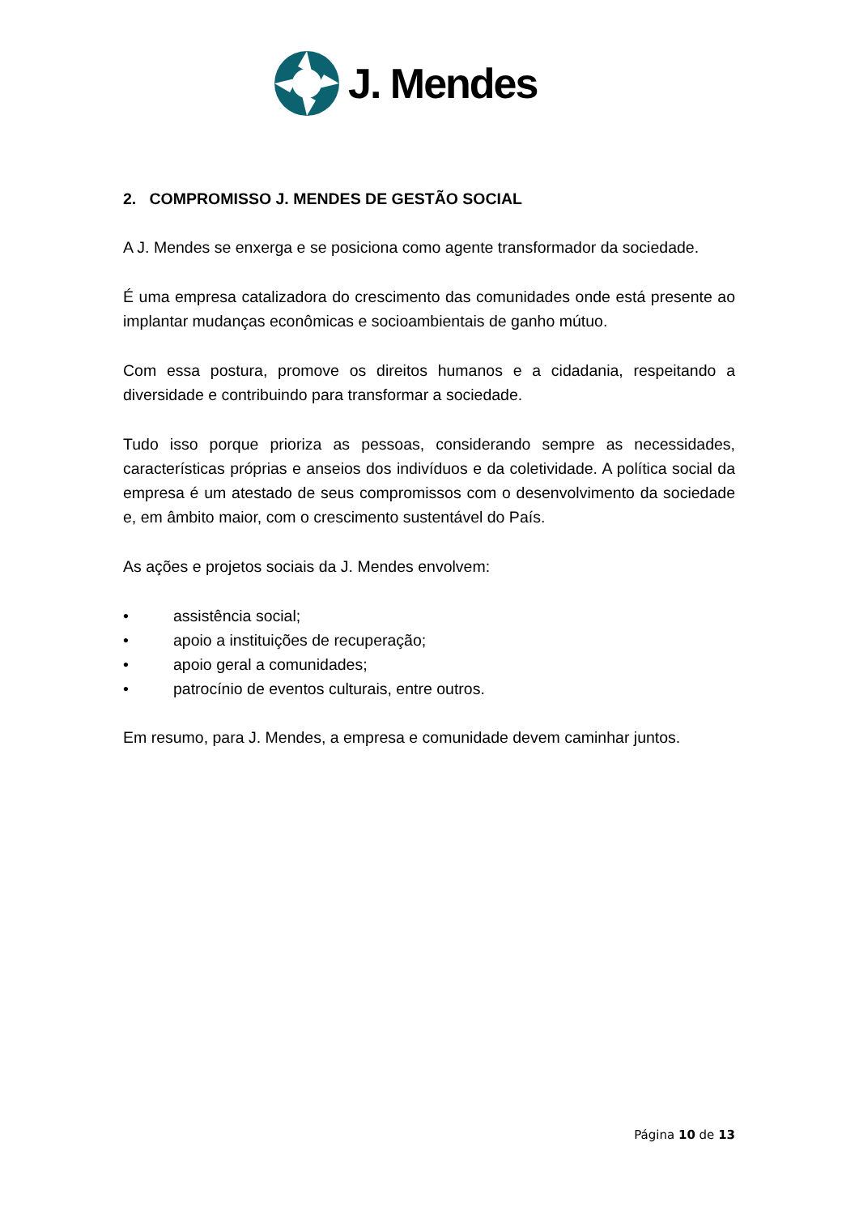J. Mendes
2. COMPROMISSO J. MENDES DE GESTÃO SOCIAL
A J. Mendes se enxerga e se posiciona como agente transformador da sociedade.
É uma empresa catalizadora do crescimento das comunidades onde está presente ao implantar mudanças econômicas e socioambientais de ganho mútuo.
Com essa postura, promove os direitos humanos e a cidadania, respeitando a diversidade e contribuindo para transformar a sociedade.
Tudo isso porque prioriza as pessoas, considerando sempre as necessidades, características próprias e anseios dos indivíduos e da coletividade. A política social da empresa é um atestado de seus compromissos com o desenvolvimento da sociedade e, em âmbito maior, com o crescimento sustentável do País.
As ações e projetos sociais da J. Mendes envolvem:
• assistência social;
• apoio a instituições de recuperação;
• apoio geral a comunidades;
• patrocínio de eventos culturais, entre outros.
Em resumo, para J. Mendes, a empresa e comunidade devem caminhar juntos.
Página 10 de 13